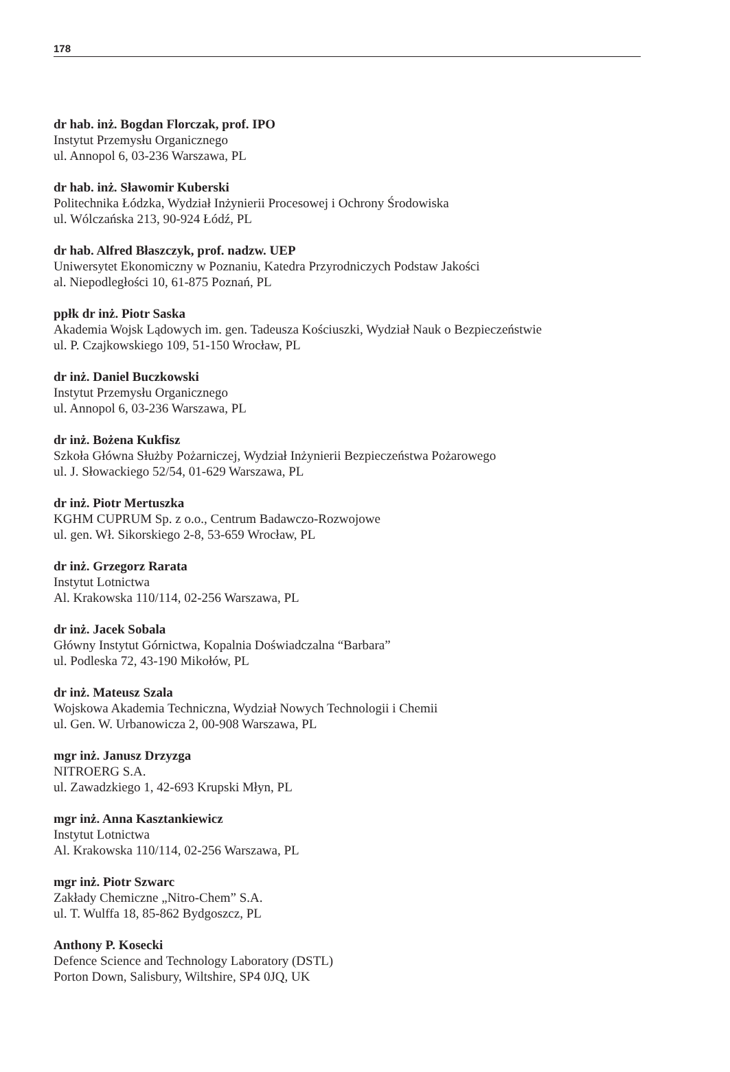178
dr hab. inż. Bogdan Florczak, prof. IPO
Instytut Przemysłu Organicznego
ul. Annopol 6, 03-236 Warszawa, PL
dr hab. inż. Sławomir Kuberski
Politechnika Łódzka, Wydział Inżynierii Procesowej i Ochrony Środowiska
ul. Wólczańska 213, 90-924 Łódź, PL
dr hab. Alfred Błaszczyk, prof. nadzw. UEP
Uniwersytet Ekonomiczny w Poznaniu, Katedra Przyrodniczych Podstaw Jakości
al. Niepodległości 10, 61-875 Poznań, PL
ppłk dr inż. Piotr Saska
Akademia Wojsk Lądowych im. gen. Tadeusza Kościuszki, Wydział Nauk o Bezpieczeństwie
ul. P. Czajkowskiego 109, 51-150 Wrocław, PL
dr inż. Daniel Buczkowski
Instytut Przemysłu Organicznego
ul. Annopol 6, 03-236 Warszawa, PL
dr inż. Bożena Kukfisz
Szkoła Główna Służby Pożarniczej, Wydział Inżynierii Bezpieczeństwa Pożarowego
ul. J. Słowackiego 52/54, 01-629 Warszawa, PL
dr inż. Piotr Mertuszka
KGHM CUPRUM Sp. z o.o., Centrum Badawczo-Rozwojowe
ul. gen. Wł. Sikorskiego 2-8, 53-659 Wrocław, PL
dr inż. Grzegorz Rarata
Instytut Lotnictwa
Al. Krakowska 110/114, 02-256 Warszawa, PL
dr inż. Jacek Sobala
Główny Instytut Górnictwa, Kopalnia Doświadczalna “Barbara”
ul. Podleska 72, 43-190 Mikołów, PL
dr inż. Mateusz Szala
Wojskowa Akademia Techniczna, Wydział Nowych Technologii i Chemii
ul. Gen. W. Urbanowicza 2, 00-908 Warszawa, PL
mgr inż. Janusz Drzyzga
NITROERG S.A.
ul. Zawadzkiego 1, 42-693 Krupski Młyn, PL
mgr inż. Anna Kasztankiewicz
Instytut Lotnictwa
Al. Krakowska 110/114, 02-256 Warszawa, PL
mgr inż. Piotr Szwarc
Zakłady Chemiczne „Nitro-Chem” S.A.
ul. T. Wulffa 18, 85-862 Bydgoszcz, PL
Anthony P. Kosecki
Defence Science and Technology Laboratory (DSTL)
Porton Down, Salisbury, Wiltshire, SP4 0JQ, UK